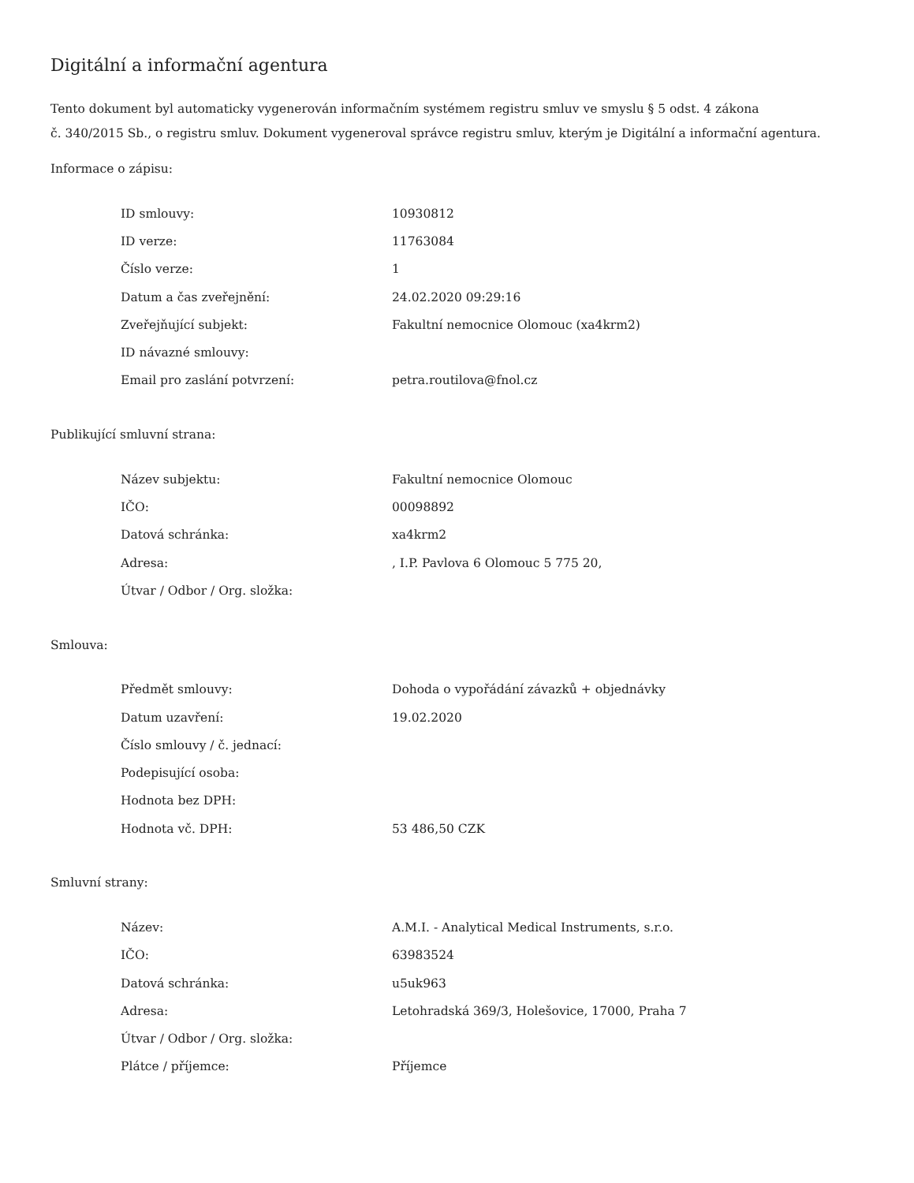Digitální a informační agentura
Tento dokument byl automaticky vygenerován informačním systémem registru smluv ve smyslu § 5 odst. 4 zákona
č. 340/2015 Sb., o registru smluv. Dokument vygeneroval správce registru smluv, kterým je Digitální a informační agentura.
Informace o zápisu:
| ID smlouvy: | 10930812 |
| ID verze: | 11763084 |
| Číslo verze: | 1 |
| Datum a čas zveřejnění: | 24.02.2020 09:29:16 |
| Zveřejňující subjekt: | Fakultní nemocnice Olomouc (xa4krm2) |
| ID návazné smlouvy: | |
| Email pro zaslání potvrzení: | petra.routilova@fnol.cz |
Publikující smluvní strana:
| Název subjektu: | Fakultní nemocnice Olomouc |
| IČO: | 00098892 |
| Datová schránka: | xa4krm2 |
| Adresa: | , I.P. Pavlova 6 Olomouc 5 775 20, |
| Útvar / Odbor / Org. složka: | |
Smlouva:
| Předmět smlouvy: | Dohoda o vypořádání závazků + objednávky |
| Datum uzavření: | 19.02.2020 |
| Číslo smlouvy / č. jednací: | |
| Podepisující osoba: | |
| Hodnota bez DPH: | |
| Hodnota vč. DPH: | 53 486,50 CZK |
Smluvní strany:
| Název: | A.M.I. - Analytical Medical Instruments, s.r.o. |
| IČO: | 63983524 |
| Datová schránka: | u5uk963 |
| Adresa: | Letohradská 369/3, Holešovice, 17000, Praha 7 |
| Útvar / Odbor / Org. složka: | |
| Plátce / příjemce: | Příjemce |